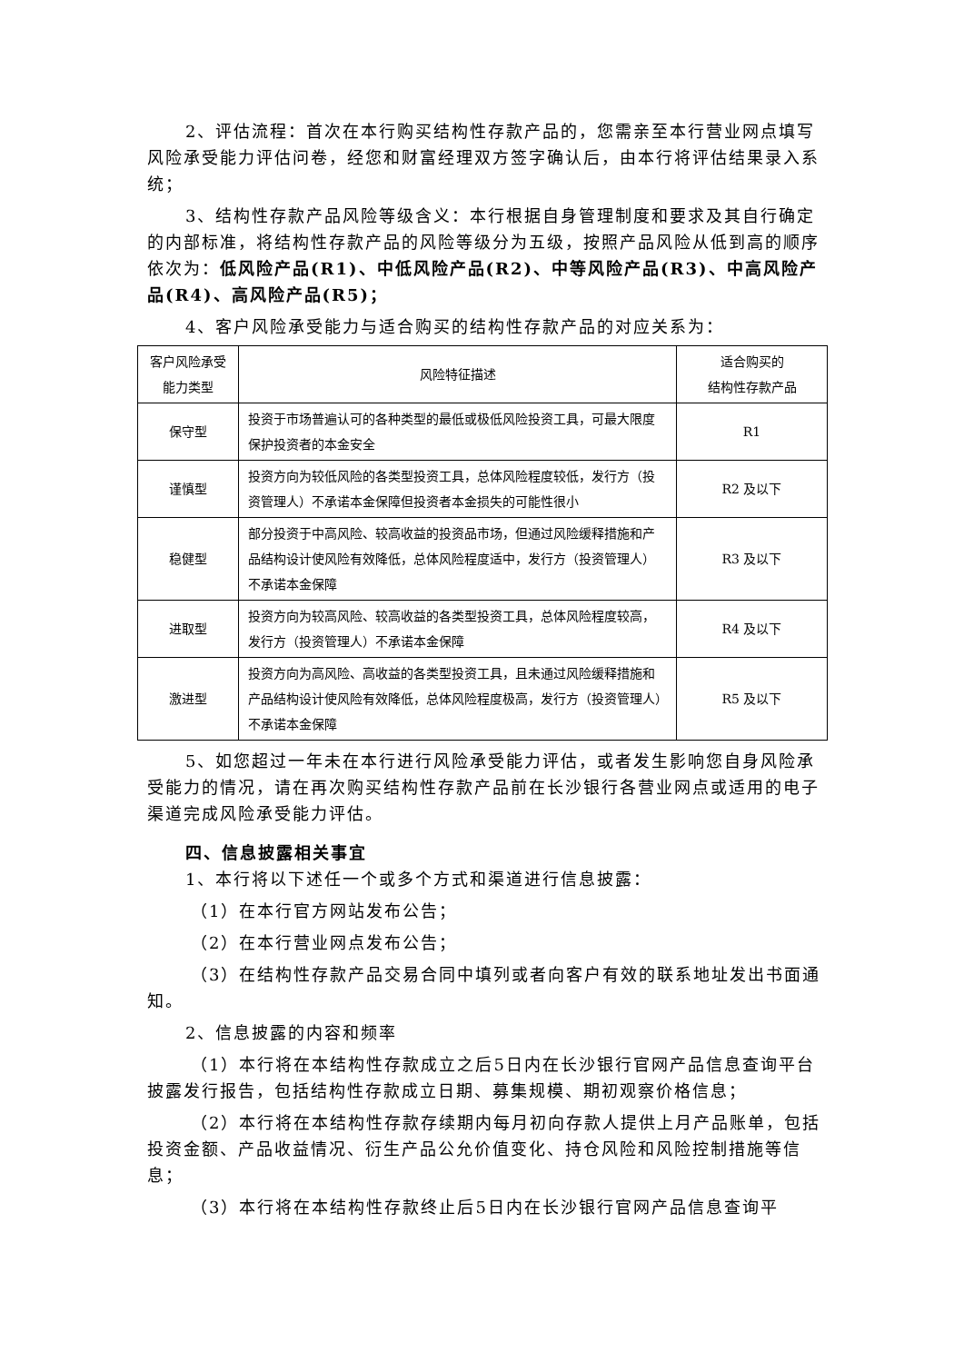2、评估流程：首次在本行购买结构性存款产品的，您需亲至本行营业网点填写风险承受能力评估问卷，经您和财富经理双方签字确认后，由本行将评估结果录入系统；
3、结构性存款产品风险等级含义：本行根据自身管理制度和要求及其自行确定的内部标准，将结构性存款产品的风险等级分为五级，按照产品风险从低到高的顺序依次为：低风险产品(R1)、中低风险产品(R2)、中等风险产品(R3)、中高风险产品(R4)、高风险产品(R5)；
4、客户风险承受能力与适合购买的结构性存款产品的对应关系为：
| 客户风险承受能力类型 | 风险特征描述 | 适合购买的 结构性存款产品 |
| 保守型 | 投资于市场普遍认可的各种类型的最低或极低风险投资工具，可最大限度保护投资者的本金安全 | R1 |
| 谨慎型 | 投资方向为较低风险的各类型投资工具，总体风险程度较低，发行方（投资管理人）不承诺本金保障但投资者本金损失的可能性很小 | R2 及以下 |
| 稳健型 | 部分投资于中高风险、较高收益的投资品市场，但通过风险缓释措施和产品结构设计使风险有效降低，总体风险程度适中，发行方（投资管理人）不承诺本金保障 | R3 及以下 |
| 进取型 | 投资方向为较高风险、较高收益的各类型投资工具，总体风险程度较高，发行方（投资管理人）不承诺本金保障 | R4 及以下 |
| 激进型 | 投资方向为高风险、高收益的各类型投资工具，且未通过风险缓释措施和产品结构设计使风险有效降低，总体风险程度极高，发行方（投资管理人）不承诺本金保障 | R5 及以下 |
5、如您超过一年未在本行进行风险承受能力评估，或者发生影响您自身风险承受能力的情况，请在再次购买结构性存款产品前在长沙银行各营业网点或适用的电子渠道完成风险承受能力评估。
四、信息披露相关事宜
1、本行将以下述任一个或多个方式和渠道进行信息披露：
（1）在本行官方网站发布公告；
（2）在本行营业网点发布公告；
（3）在结构性存款产品交易合同中填列或者向客户有效的联系地址发出书面通知。
2、信息披露的内容和频率
（1）本行将在本结构性存款成立之后5日内在长沙银行官网产品信息查询平台披露发行报告，包括结构性存款成立日期、募集规模、期初观察价格信息；
（2）本行将在本结构性存款存续期内每月初向存款人提供上月产品账单，包括投资金额、产品收益情况、衍生产品公允价值变化、持仓风险和风险控制措施等信息；
（3）本行将在本结构性存款终止后5日内在长沙银行官网产品信息查询平